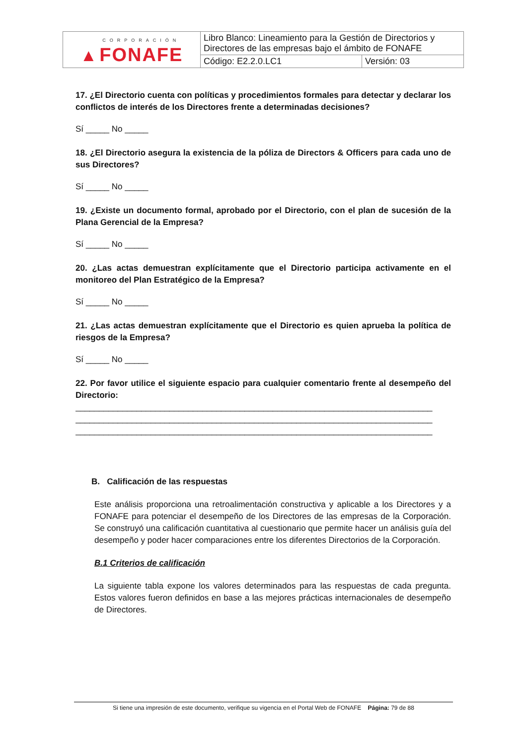| ▲ CORPORACIÓN FONAFE | Libro Blanco: Lineamiento para la Gestión de Directorios y Directores de las empresas bajo el ámbito de FONAFE | |
| | Código: E2.2.0.LC1 | Versión: 03 |
17. ¿El Directorio cuenta con políticas y procedimientos formales para detectar y declarar los conflictos de interés de los Directores frente a determinadas decisiones?
Sí _____ No _____
18. ¿El Directorio asegura la existencia de la póliza de Directors & Officers para cada uno de sus Directores?
Sí _____ No _____
19. ¿Existe un documento formal, aprobado por el Directorio, con el plan de sucesión de la Plana Gerencial de la Empresa?
Sí _____ No _____
20. ¿Las actas demuestran explícitamente que el Directorio participa activamente en el monitoreo del Plan Estratégico de la Empresa?
Sí _____ No _____
21. ¿Las actas demuestran explícitamente que el Directorio es quien aprueba la política de riesgos de la Empresa?
Sí _____ No _____
22. Por favor utilice el siguiente espacio para cualquier comentario frente al desempeño del Directorio:
____________________________________________________________________________
____________________________________________________________________________
____________________________________________________________________________
B. Calificación de las respuestas
Este análisis proporciona una retroalimentación constructiva y aplicable a los Directores y a FONAFE para potenciar el desempeño de los Directores de las empresas de la Corporación. Se construyó una calificación cuantitativa al cuestionario que permite hacer un análisis guía del desempeño y poder hacer comparaciones entre los diferentes Directorios de la Corporación.
B.1 Criterios de calificación
La siguiente tabla expone los valores determinados para las respuestas de cada pregunta. Estos valores fueron definidos en base a las mejores prácticas internacionales de desempeño de Directores.
Si tiene una impresión de este documento, verifique su vigencia en el Portal Web de FONAFE Página: 79 de 88